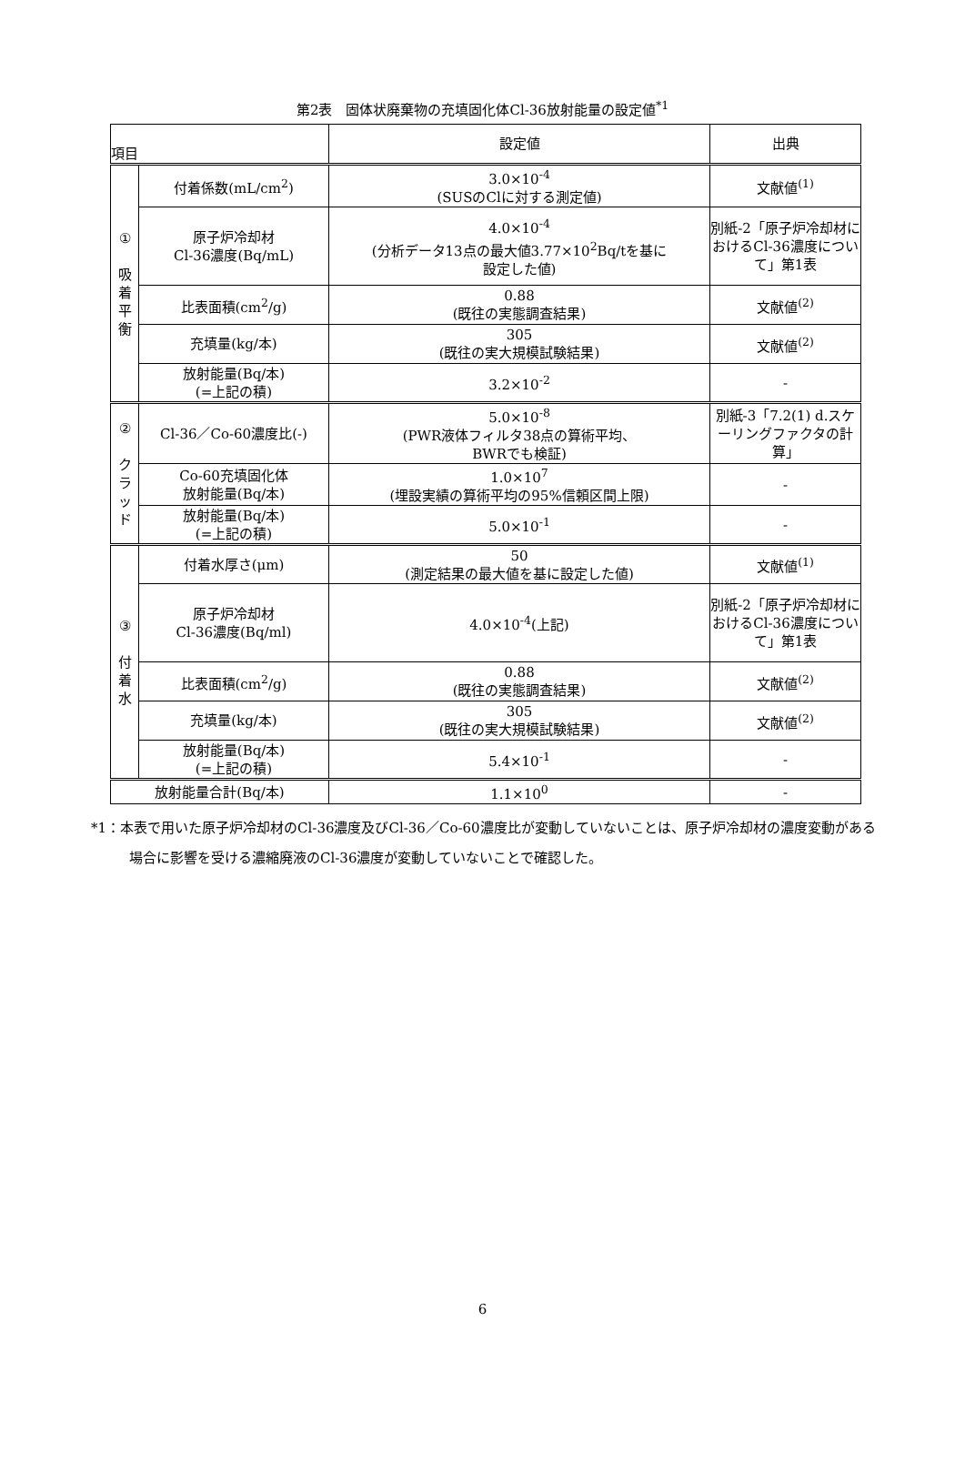第2表　固体状廃棄物の充填固化体Cl-36放射能量の設定値<sup>*1</sup>
| 項目 | | 設定値 | 出典 |
| --- | --- | --- | --- |
| ① 吸 着 平 衡 | 付着係数(mL/cm<sup>2</sup>) | 3.0×10<sup>-4</sup> (SUSのClに対する測定値) | 文献値<sup>(1)</sup> |
| | 原子炉冷却材 Cl-36濃度(Bq/mL) | 4.0×10<sup>-4</sup> (分析データ13点の最大値3.77×10<sup>2</sup>Bq/tを基に 設定した値) | 別紙-2「原子炉冷却材におけるCl-36濃度について」第1表 |
| | 比表面積(cm<sup>2</sup>/g) | 0.88 (既往の実態調査結果) | 文献値<sup>(2)</sup> |
| | 充填量(kg/本) | 305 (既往の実大規模試験結果) | 文献値<sup>(2)</sup> |
| | 放射能量(Bq/本) (=上記の積) | 3.2×10<sup>-2</sup> | - |
| ② ク ラ ッ ド | Cl-36／Co-60濃度比(-) | 5.0×10<sup>-8</sup> (PWR液体フィルタ38点の算術平均、 BWRでも検証) | 別紙-3「7.2(1) d.スケーリングファクタの計算」 |
| | Co-60充填固化体 放射能量(Bq/本) | 1.0×10<sup>7</sup> (埋設実績の算術平均の95%信頼区間上限) | - |
| | 放射能量(Bq/本) (=上記の積) | 5.0×10<sup>-1</sup> | - |
| ③ 付 着 水 | 付着水厚さ(μm) | 50 (測定結果の最大値を基に設定した値) | 文献値<sup>(1)</sup> |
| | 原子炉冷却材 Cl-36濃度(Bq/ml) | 4.0×10<sup>-4</sup>(上記) | 別紙-2「原子炉冷却材におけるCl-36濃度について」第1表 |
| | 比表面積(cm<sup>2</sup>/g) | 0.88 (既往の実態調査結果) | 文献値<sup>(2)</sup> |
| | 充填量(kg/本) | 305 (既往の実大規模試験結果) | 文献値<sup>(2)</sup> |
| | 放射能量(Bq/本) (=上記の積) | 5.4×10<sup>-1</sup> | - |
| 放射能量合計(Bq/本) | | 1.1×10<sup>0</sup> | - |
*1：本表で用いた原子炉冷却材のCl-36濃度及びCl-36／Co-60濃度比が変動していないことは、原子炉冷却材の濃度変動がある場合に影響を受ける濃縮廃液のCl-36濃度が変動していないことで確認した。
6